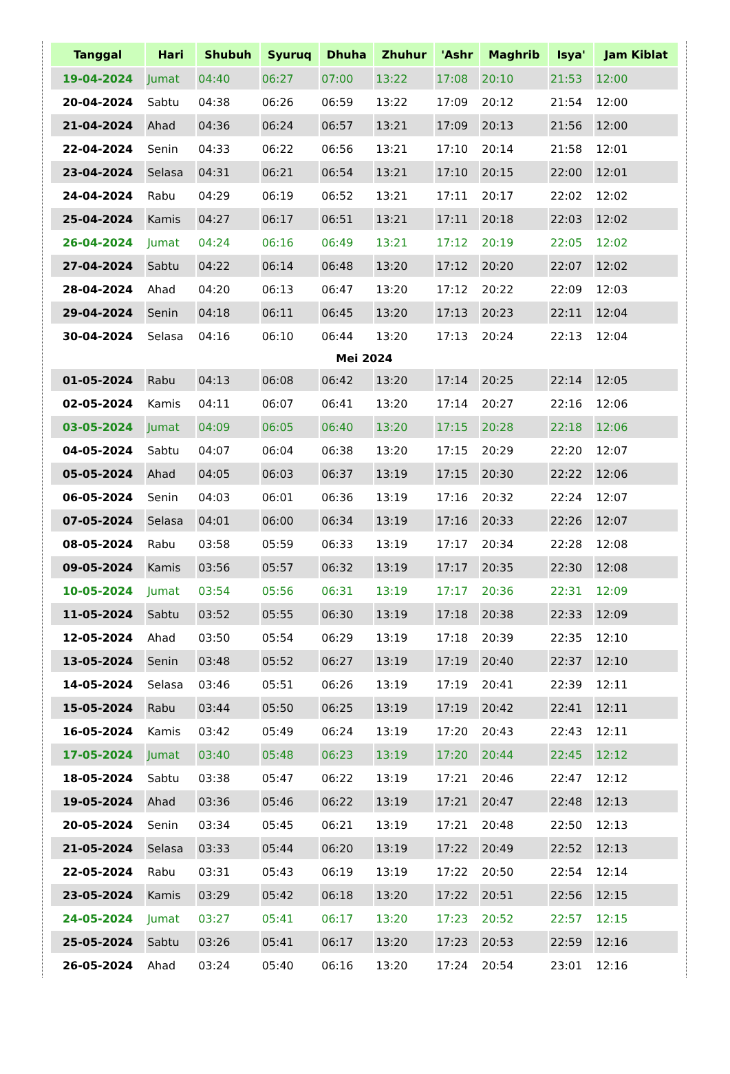| Tanggal | Hari | Shubuh | Syuruq | Dhuha | Zhuhur | 'Ashr | Maghrib | Isya' | Jam Kiblat |
| --- | --- | --- | --- | --- | --- | --- | --- | --- | --- |
| 19-04-2024 | Jumat | 04:40 | 06:27 | 07:00 | 13:22 | 17:08 | 20:10 | 21:53 | 12:00 |
| 20-04-2024 | Sabtu | 04:38 | 06:26 | 06:59 | 13:22 | 17:09 | 20:12 | 21:54 | 12:00 |
| 21-04-2024 | Ahad | 04:36 | 06:24 | 06:57 | 13:21 | 17:09 | 20:13 | 21:56 | 12:00 |
| 22-04-2024 | Senin | 04:33 | 06:22 | 06:56 | 13:21 | 17:10 | 20:14 | 21:58 | 12:01 |
| 23-04-2024 | Selasa | 04:31 | 06:21 | 06:54 | 13:21 | 17:10 | 20:15 | 22:00 | 12:01 |
| 24-04-2024 | Rabu | 04:29 | 06:19 | 06:52 | 13:21 | 17:11 | 20:17 | 22:02 | 12:02 |
| 25-04-2024 | Kamis | 04:27 | 06:17 | 06:51 | 13:21 | 17:11 | 20:18 | 22:03 | 12:02 |
| 26-04-2024 | Jumat | 04:24 | 06:16 | 06:49 | 13:21 | 17:12 | 20:19 | 22:05 | 12:02 |
| 27-04-2024 | Sabtu | 04:22 | 06:14 | 06:48 | 13:20 | 17:12 | 20:20 | 22:07 | 12:02 |
| 28-04-2024 | Ahad | 04:20 | 06:13 | 06:47 | 13:20 | 17:12 | 20:22 | 22:09 | 12:03 |
| 29-04-2024 | Senin | 04:18 | 06:11 | 06:45 | 13:20 | 17:13 | 20:23 | 22:11 | 12:04 |
| 30-04-2024 | Selasa | 04:16 | 06:10 | 06:44 | 13:20 | 17:13 | 20:24 | 22:13 | 12:04 |
| Mei 2024 | | | | | | | | | |
| 01-05-2024 | Rabu | 04:13 | 06:08 | 06:42 | 13:20 | 17:14 | 20:25 | 22:14 | 12:05 |
| 02-05-2024 | Kamis | 04:11 | 06:07 | 06:41 | 13:20 | 17:14 | 20:27 | 22:16 | 12:06 |
| 03-05-2024 | Jumat | 04:09 | 06:05 | 06:40 | 13:20 | 17:15 | 20:28 | 22:18 | 12:06 |
| 04-05-2024 | Sabtu | 04:07 | 06:04 | 06:38 | 13:20 | 17:15 | 20:29 | 22:20 | 12:07 |
| 05-05-2024 | Ahad | 04:05 | 06:03 | 06:37 | 13:19 | 17:15 | 20:30 | 22:22 | 12:06 |
| 06-05-2024 | Senin | 04:03 | 06:01 | 06:36 | 13:19 | 17:16 | 20:32 | 22:24 | 12:07 |
| 07-05-2024 | Selasa | 04:01 | 06:00 | 06:34 | 13:19 | 17:16 | 20:33 | 22:26 | 12:07 |
| 08-05-2024 | Rabu | 03:58 | 05:59 | 06:33 | 13:19 | 17:17 | 20:34 | 22:28 | 12:08 |
| 09-05-2024 | Kamis | 03:56 | 05:57 | 06:32 | 13:19 | 17:17 | 20:35 | 22:30 | 12:08 |
| 10-05-2024 | Jumat | 03:54 | 05:56 | 06:31 | 13:19 | 17:17 | 20:36 | 22:31 | 12:09 |
| 11-05-2024 | Sabtu | 03:52 | 05:55 | 06:30 | 13:19 | 17:18 | 20:38 | 22:33 | 12:09 |
| 12-05-2024 | Ahad | 03:50 | 05:54 | 06:29 | 13:19 | 17:18 | 20:39 | 22:35 | 12:10 |
| 13-05-2024 | Senin | 03:48 | 05:52 | 06:27 | 13:19 | 17:19 | 20:40 | 22:37 | 12:10 |
| 14-05-2024 | Selasa | 03:46 | 05:51 | 06:26 | 13:19 | 17:19 | 20:41 | 22:39 | 12:11 |
| 15-05-2024 | Rabu | 03:44 | 05:50 | 06:25 | 13:19 | 17:19 | 20:42 | 22:41 | 12:11 |
| 16-05-2024 | Kamis | 03:42 | 05:49 | 06:24 | 13:19 | 17:20 | 20:43 | 22:43 | 12:11 |
| 17-05-2024 | Jumat | 03:40 | 05:48 | 06:23 | 13:19 | 17:20 | 20:44 | 22:45 | 12:12 |
| 18-05-2024 | Sabtu | 03:38 | 05:47 | 06:22 | 13:19 | 17:21 | 20:46 | 22:47 | 12:12 |
| 19-05-2024 | Ahad | 03:36 | 05:46 | 06:22 | 13:19 | 17:21 | 20:47 | 22:48 | 12:13 |
| 20-05-2024 | Senin | 03:34 | 05:45 | 06:21 | 13:19 | 17:21 | 20:48 | 22:50 | 12:13 |
| 21-05-2024 | Selasa | 03:33 | 05:44 | 06:20 | 13:19 | 17:22 | 20:49 | 22:52 | 12:13 |
| 22-05-2024 | Rabu | 03:31 | 05:43 | 06:19 | 13:19 | 17:22 | 20:50 | 22:54 | 12:14 |
| 23-05-2024 | Kamis | 03:29 | 05:42 | 06:18 | 13:20 | 17:22 | 20:51 | 22:56 | 12:15 |
| 24-05-2024 | Jumat | 03:27 | 05:41 | 06:17 | 13:20 | 17:23 | 20:52 | 22:57 | 12:15 |
| 25-05-2024 | Sabtu | 03:26 | 05:41 | 06:17 | 13:20 | 17:23 | 20:53 | 22:59 | 12:16 |
| 26-05-2024 | Ahad | 03:24 | 05:40 | 06:16 | 13:20 | 17:24 | 20:54 | 23:01 | 12:16 |